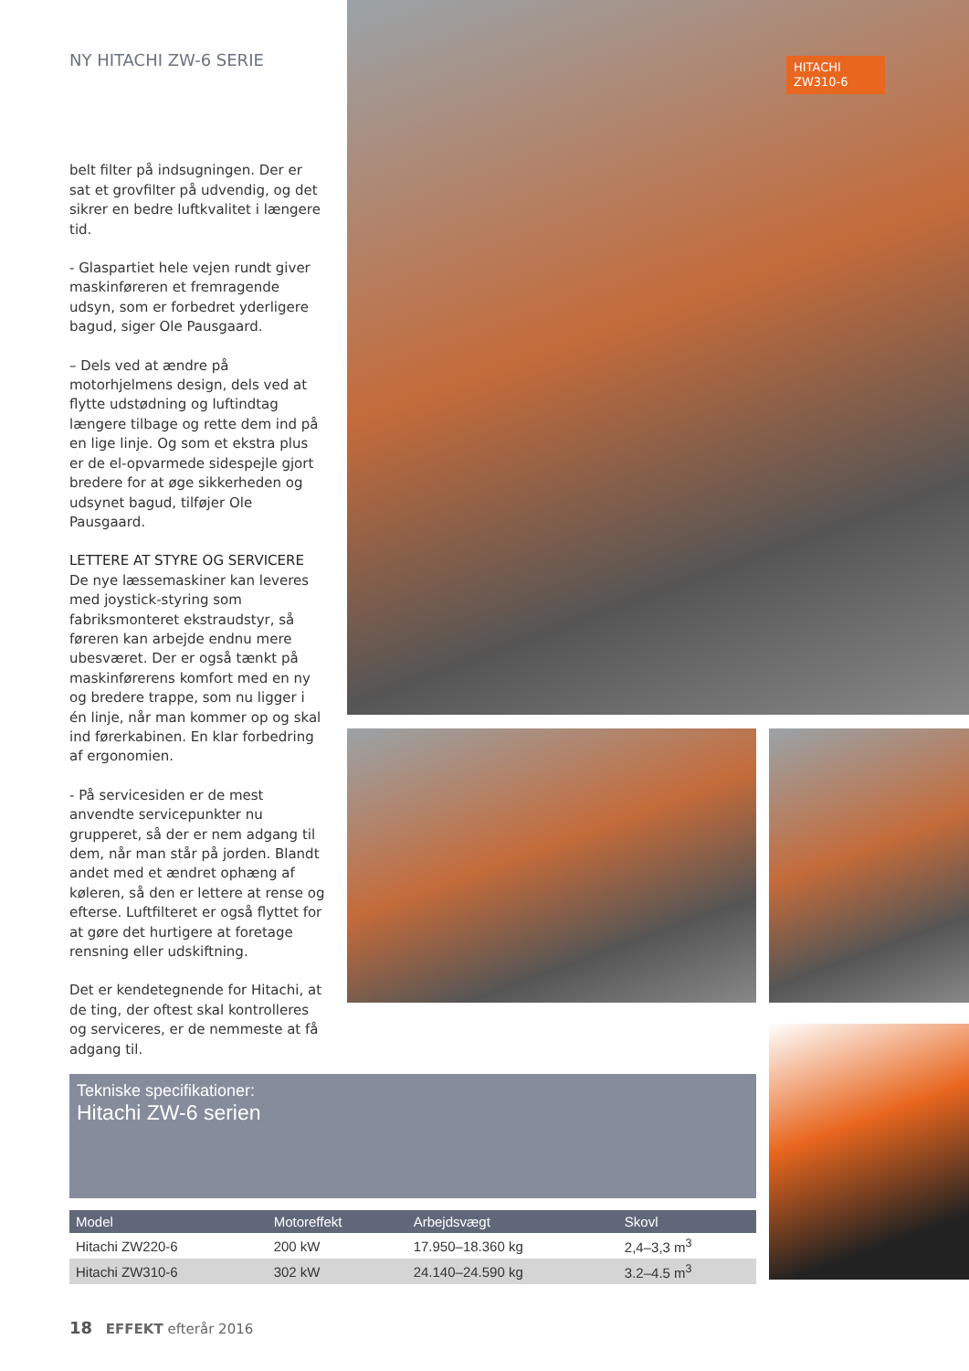NY HITACHI ZW-6 SERIE
belt filter på indsugningen. Der er sat et grovfilter på udvendig, og det sikrer en bedre luftkvalitet i længere tid.
- Glaspartiet hele vejen rundt giver maskinføreren et fremragende udsyn, som er forbedret yderligere bagud, siger Ole Pausgaard.
– Dels ved at ændre på motorhjelmens design, dels ved at flytte udstødning og luftindtag længere tilbage og rette dem ind på en lige linje. Og som et ekstra plus er de el-opvarmede sidespejle gjort bredere for at øge sikkerheden og udsynet bagud, tilføjer Ole Pausgaard.
LETTERE AT STYRE OG SERVICERE
De nye læssemaskiner kan leveres med joystick-styring som fabriksmonteret ekstraudstyr, så føreren kan arbejde endnu mere ubesværet. Der er også tænkt på maskinførerens komfort med en ny og bredere trappe, som nu ligger i én linje, når man kommer op og skal ind førerkabinen. En klar forbedring af ergonomien.
- På servicesiden er de mest anvendte servicepunkter nu grupperet, så der er nem adgang til dem, når man står på jorden. Blandt andet med et ændret ophæng af køleren, så den er lettere at rense og efterse. Luftfilteret er også flyttet for at gøre det hurtigere at foretage rensning eller udskiftning.
Det er kendetegnende for Hitachi, at de ting, der oftest skal kontrolleres og serviceres, er de nemmeste at få adgang til.
HITACHI ZW310-6
Tekniske specifikationer:
Hitachi ZW-6 serien
| Model | Motoreffekt | Arbejdsvægt | Skovl |
| --- | --- | --- | --- |
| Hitachi ZW220-6 | 200 kW | 17.950–18.360 kg | 2,4–3,3 m<sup>3</sup> |
| Hitachi ZW310-6 | 302 kW | 24.140–24.590 kg | 3.2–4.5 m<sup>3</sup> |
18 EFFEKT efterår 2016